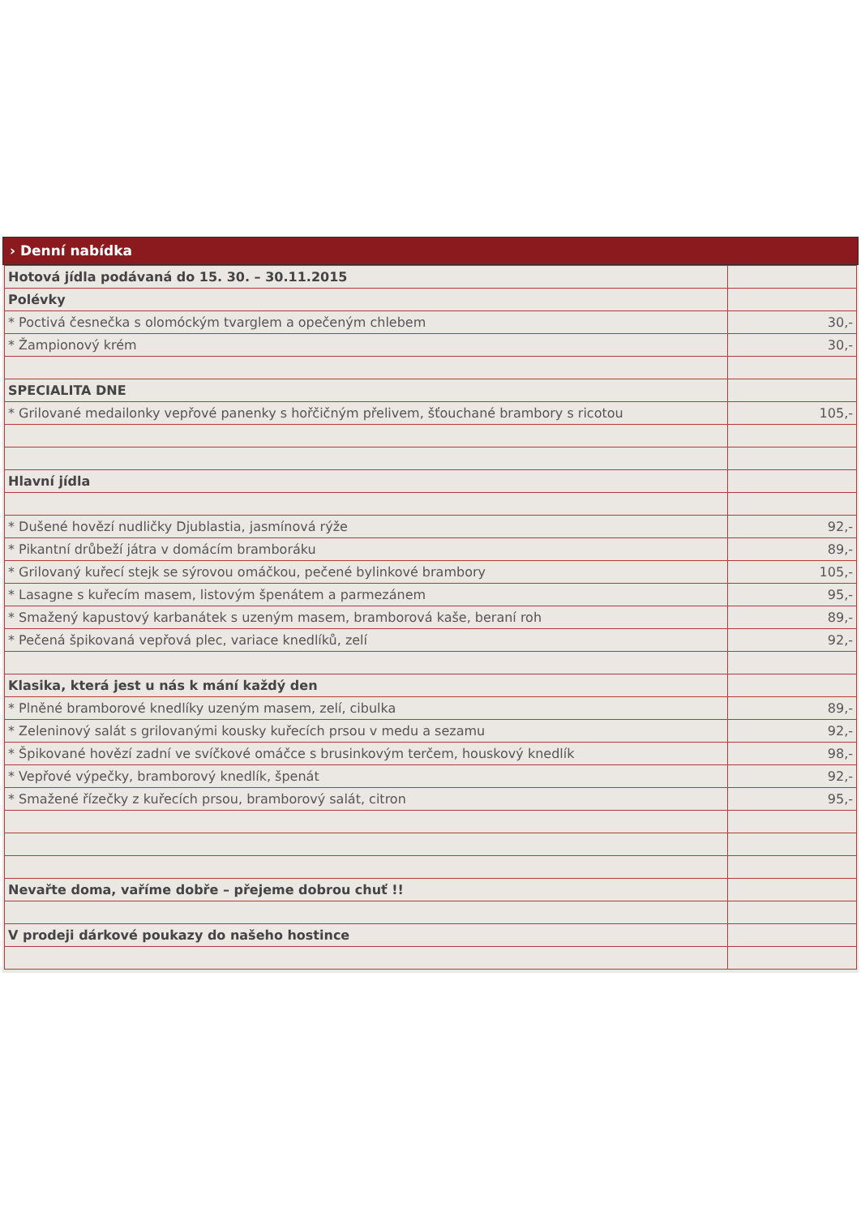› Denní nabídka
| Hotová jídla podávaná do 15. 30. – 30.11.2015 | |
| Polévky | |
| * Poctivá česnečka s olomóckým tvarglem a opečeným chlebem | 30,- |
| * Žampionový krém | 30,- |
| SPECIALITA DNE | |
| * Grilované medailonky vepřové panenky s hořčičným přelivem, šťouchané brambory s ricotou | 105,- |
| Hlavní jídla | |
| * Dušené hovězí nudličky Djublastia, jasmínová rýže | 92,- |
| * Pikantní drůbeží játra v domácím bramboráku | 89,- |
| * Grilovaný kuřecí stejk se sýrovou omáčkou, pečené bylinkové brambory | 105,- |
| * Lasagne s kuřecím masem, listovým špenátem a parmezánem | 95,- |
| * Smažený kapustový karbanátek s uzeným masem, bramborová kaše, beraní roh | 89,- |
| * Pečená špikovaná vepřová plec, variace knedlíků, zelí | 92,- |
| Klasika, která jest u nás k mání každý den | |
| * Plněné bramborové knedlíky uzeným masem, zelí, cibulka | 89,- |
| * Zeleninový salát s grilovanými kousky kuřecích prsou v medu a sezamu | 92,- |
| * Špikované hovězí zadní ve svíčkové omáčce s brusinkovým terčem, houskový knedlík | 98,- |
| * Vepřové výpečky, bramborový knedlík, špenát | 92,- |
| * Smažené řízečky z kuřecích prsou, bramborový salát, citron | 95,- |
| Nevařte doma, vaříme dobře – přejeme dobrou chuť !! | |
| V prodeji dárkové poukazy do našeho hostince | |